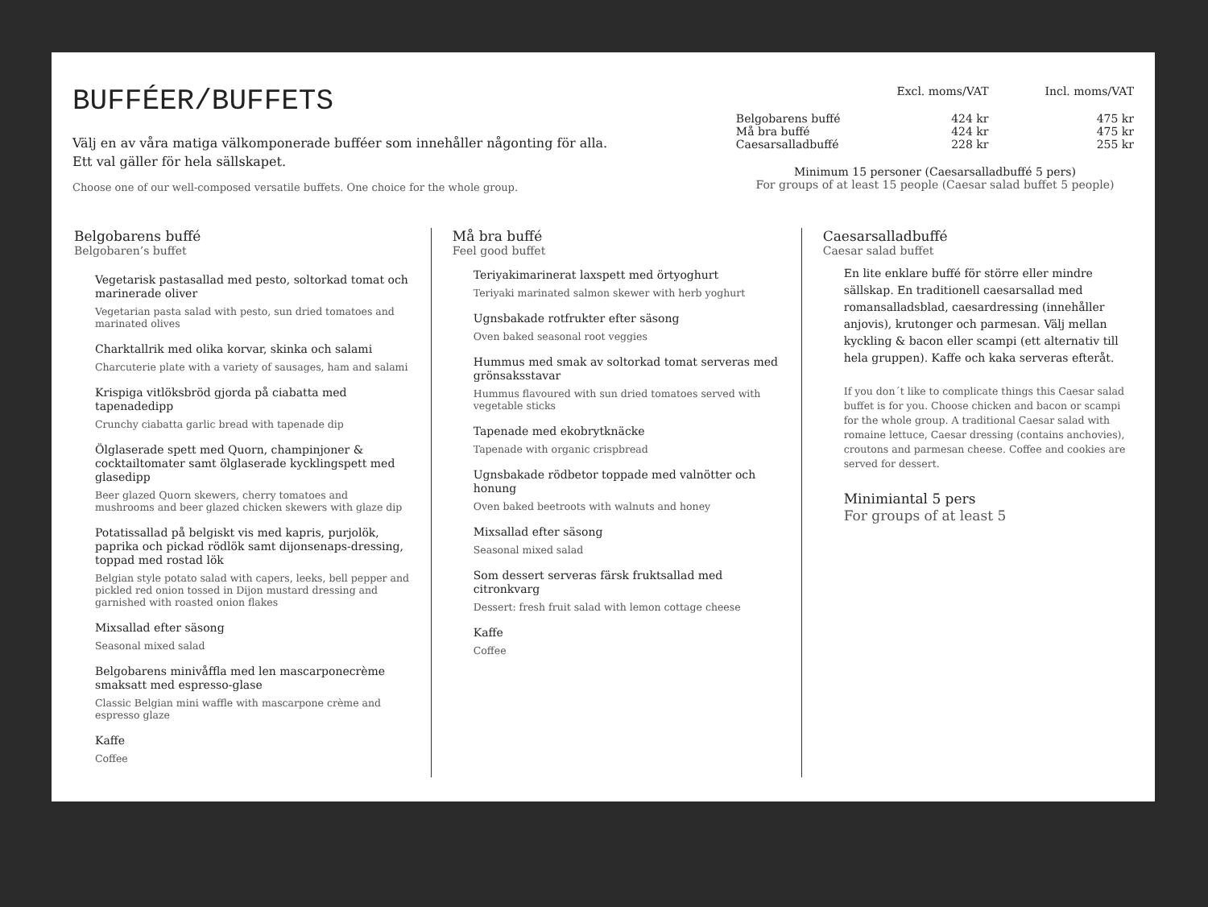BUFFÉER/BUFFETS
Välj en av våra matiga välkomponerade bufféer som innehåller någonting för alla.
Ett val gäller för hela sällskapet.
Choose one of our well-composed versatile buffets. One choice for the whole group.
| | Excl. moms/VAT | Incl. moms/VAT |
| --- | --- | --- |
| Belgobarens buffé | 424 kr | 475 kr |
| Må bra buffé | 424 kr | 475 kr |
| Caesarsalladbuffé | 228 kr | 255 kr |
Minimum 15 personer (Caesarsalladbuffé 5 pers)
For groups of at least 15 people (Caesar salad buffet 5 people)
Belgobarens buffé
Belgobaren’s buffet
Vegetarisk pastasallad med pesto, soltorkad tomat och marinerade oliver
Vegetarian pasta salad with pesto, sun dried tomatoes and marinated olives
Charktallrik med olika korvar, skinka och salami
Charcuterie plate with a variety of sausages, ham and salami
Krispiga vitlöksbröd gjorda på ciabatta med tapenadedipp
Crunchy ciabatta garlic bread with tapenade dip
Ölglaserade spett med Quorn, champinjoner & cocktailtomater samt ölglaserade kycklingspett med glasedipp
Beer glazed Quorn skewers, cherry tomatoes and mushrooms and beer glazed chicken skewers with glaze dip
Potatissallad på belgiskt vis med kapris, purjolök, paprika och pickad rödlök samt dijonsenaps-dressing, toppad med rostad lök
Belgian style potato salad with capers, leeks, bell pepper and pickled red onion tossed in Dijon mustard dressing and garnished with roasted onion flakes
Mixsallad efter säsong
Seasonal mixed salad
Belgobarens minivåffla med len mascarponecrème smaksatt med espresso-glase
Classic Belgian mini waffle with mascarpone crème and espresso glaze
Kaffe
Coffee
Må bra buffé
Feel good buffet
Teriyakimarinerat laxspett med örtyoghurt
Teriyaki marinated salmon skewer with herb yoghurt
Ugnsbakade rotfrukter efter säsong
Oven baked seasonal root veggies
Hummus med smak av soltorkad tomat serveras med grönsaksstavar
Hummus flavoured with sun dried tomatoes served with vegetable sticks
Tapenade med ekobrytknäcke
Tapenade with organic crispbread
Ugnsbakade rödbetor toppade med valnötter och honung
Oven baked beetroots with walnuts and honey
Mixsallad efter säsong
Seasonal mixed salad
Som dessert serveras färsk fruktsallad med citronkvarg
Dessert: fresh fruit salad with lemon cottage cheese
Kaffe
Coffee
Caesarsalladbuffé
Caesar salad buffet
En lite enklare buffé för större eller mindre sällskap. En traditionell caesarsallad med romansalladsblad, caesardressing (innehåller anjovis), krutonger och parmesan. Välj mellan kyckling & bacon eller scampi (ett alternativ till hela gruppen). Kaffe och kaka serveras efteråt.
If you don´t like to complicate things this Caesar salad buffet is for you. Choose chicken and bacon or scampi for the whole group. A traditional Caesar salad with romaine lettuce, Caesar dressing (contains anchovies), croutons and parmesan cheese. Coffee and cookies are served for dessert.
Minimiantal 5 pers
For groups of at least 5